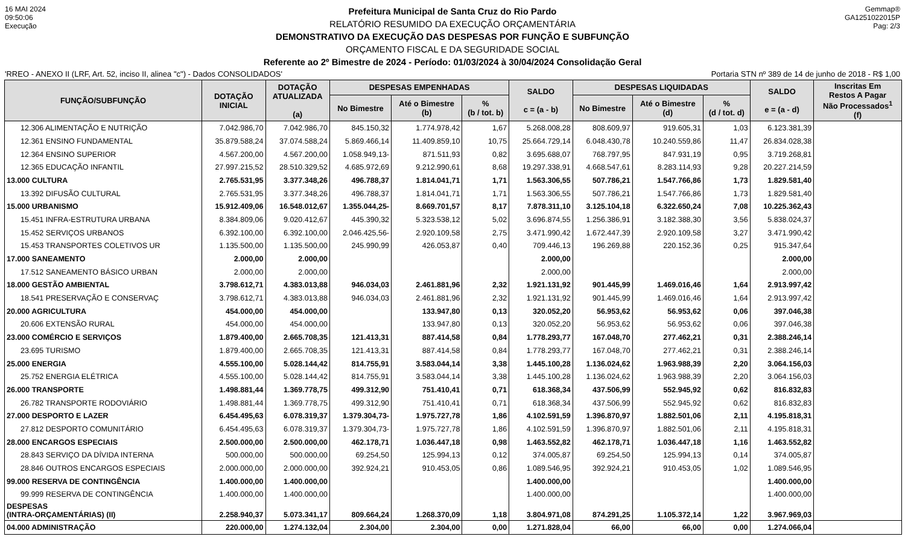16 MAI 2024
09:50:06
Execução
Prefeitura Municipal de Santa Cruz do Rio Pardo
RELATÓRIO RESUMIDO DA EXECUÇÃO ORÇAMENTÁRIA
DEMONSTRATIVO DA EXECUÇÃO DAS DESPESAS POR FUNÇÃO E SUBFUNÇÃO
ORÇAMENTO FISCAL E DA SEGURIDADE SOCIAL
Referente ao 2º Bimestre de 2024 - Período: 01/03/2024 à 30/04/2024 Consolidação Geral
Gemmap®
GA1251022015P
Pag: 2/3
'RREO - ANEXO II (LRF, Art. 52, inciso II, alinea "c") - Dados CONSOLIDADOS' Portaria STN nº 389 de 14 de junho de 2018 - R$ 1,00
| FUNÇÃO/SUBFUNÇÃO | DOTAÇÃO INICIAL | DOTAÇÃO ATUALIZADA (a) | DESPESAS EMPENHADAS | | | SALDO c = (a - b) | DESPESAS LIQUIDADAS | | | SALDO e = (a - d) | Inscritas Em Restos A Pagar Não Processados<sup>1</sup> (f) |
| --- | --- | --- | --- | --- | --- | --- | --- | --- | --- | --- | --- |
| | | | No Bimestre | Até o Bimestre (b) | % (b / tot. b) | | No Bimestre | Até o Bimestre (d) | % (d / tot. d) | | |
| 12.306 ALIMENTAÇÃO E NUTRIÇÃO | 7.042.986,70 | 7.042.986,70 | 845.150,32 | 1.774.978,42 | 1,67 | 5.268.008,28 | 808.609,97 | 919.605,31 | 1,03 | 6.123.381,39 | |
| 12.361 ENSINO FUNDAMENTAL | 35.879.588,24 | 37.074.588,24 | 5.869.466,14 | 11.409.859,10 | 10,75 | 25.664.729,14 | 6.048.430,78 | 10.240.559,86 | 11,47 | 26.834.028,38 | |
| 12.364 ENSINO SUPERIOR | 4.567.200,00 | 4.567.200,00 | 1.058.949,13- | 871.511,93 | 0,82 | 3.695.688,07 | 768.797,95 | 847.931,19 | 0,95 | 3.719.268,81 | |
| 12.365 EDUCAÇÃO INFANTIL | 27.997.215,52 | 28.510.329,52 | 4.685.972,69 | 9.212.990,61 | 8,68 | 19.297.338,91 | 4.668.547,61 | 8.283.114,93 | 9,28 | 20.227.214,59 | |
| 13.000 CULTURA | 2.765.531,95 | 3.377.348,26 | 496.788,37 | 1.814.041,71 | 1,71 | 1.563.306,55 | 507.786,21 | 1.547.766,86 | 1,73 | 1.829.581,40 | |
| 13.392 DIFUSÃO CULTURAL | 2.765.531,95 | 3.377.348,26 | 496.788,37 | 1.814.041,71 | 1,71 | 1.563.306,55 | 507.786,21 | 1.547.766,86 | 1,73 | 1.829.581,40 | |
| 15.000 URBANISMO | 15.912.409,06 | 16.548.012,67 | 1.355.044,25- | 8.669.701,57 | 8,17 | 7.878.311,10 | 3.125.104,18 | 6.322.650,24 | 7,08 | 10.225.362,43 | |
| 15.451 INFRA-ESTRUTURA URBANA | 8.384.809,06 | 9.020.412,67 | 445.390,32 | 5.323.538,12 | 5,02 | 3.696.874,55 | 1.256.386,91 | 3.182.388,30 | 3,56 | 5.838.024,37 | |
| 15.452 SERVIÇOS URBANOS | 6.392.100,00 | 6.392.100,00 | 2.046.425,56- | 2.920.109,58 | 2,75 | 3.471.990,42 | 1.672.447,39 | 2.920.109,58 | 3,27 | 3.471.990,42 | |
| 15.453 TRANSPORTES COLETIVOS UR | 1.135.500,00 | 1.135.500,00 | 245.990,99 | 426.053,87 | 0,40 | 709.446,13 | 196.269,88 | 220.152,36 | 0,25 | 915.347,64 | |
| 17.000 SANEAMENTO | 2.000,00 | 2.000,00 | | | | 2.000,00 | | | | 2.000,00 | |
| 17.512 SANEAMENTO BÁSICO URBAN | 2.000,00 | 2.000,00 | | | | 2.000,00 | | | | 2.000,00 | |
| 18.000 GESTÃO AMBIENTAL | 3.798.612,71 | 4.383.013,88 | 946.034,03 | 2.461.881,96 | 2,32 | 1.921.131,92 | 901.445,99 | 1.469.016,46 | 1,64 | 2.913.997,42 | |
| 18.541 PRESERVAÇÃO E CONSERVAÇ | 3.798.612,71 | 4.383.013,88 | 946.034,03 | 2.461.881,96 | 2,32 | 1.921.131,92 | 901.445,99 | 1.469.016,46 | 1,64 | 2.913.997,42 | |
| 20.000 AGRICULTURA | 454.000,00 | 454.000,00 | | 133.947,80 | 0,13 | 320.052,20 | 56.953,62 | 56.953,62 | 0,06 | 397.046,38 | |
| 20.606 EXTENSÃO RURAL | 454.000,00 | 454.000,00 | | 133.947,80 | 0,13 | 320.052,20 | 56.953,62 | 56.953,62 | 0,06 | 397.046,38 | |
| 23.000 COMÉRCIO E SERVIÇOS | 1.879.400,00 | 2.665.708,35 | 121.413,31 | 887.414,58 | 0,84 | 1.778.293,77 | 167.048,70 | 277.462,21 | 0,31 | 2.388.246,14 | |
| 23.695 TURISMO | 1.879.400,00 | 2.665.708,35 | 121.413,31 | 887.414,58 | 0,84 | 1.778.293,77 | 167.048,70 | 277.462,21 | 0,31 | 2.388.246,14 | |
| 25.000 ENERGIA | 4.555.100,00 | 5.028.144,42 | 814.755,91 | 3.583.044,14 | 3,38 | 1.445.100,28 | 1.136.024,62 | 1.963.988,39 | 2,20 | 3.064.156,03 | |
| 25.752 ENERGIA ELÉTRICA | 4.555.100,00 | 5.028.144,42 | 814.755,91 | 3.583.044,14 | 3,38 | 1.445.100,28 | 1.136.024,62 | 1.963.988,39 | 2,20 | 3.064.156,03 | |
| 26.000 TRANSPORTE | 1.498.881,44 | 1.369.778,75 | 499.312,90 | 751.410,41 | 0,71 | 618.368,34 | 437.506,99 | 552.945,92 | 0,62 | 816.832,83 | |
| 26.782 TRANSPORTE RODOVIÁRIO | 1.498.881,44 | 1.369.778,75 | 499.312,90 | 751.410,41 | 0,71 | 618.368,34 | 437.506,99 | 552.945,92 | 0,62 | 816.832,83 | |
| 27.000 DESPORTO E LAZER | 6.454.495,63 | 6.078.319,37 | 1.379.304,73- | 1.975.727,78 | 1,86 | 4.102.591,59 | 1.396.870,97 | 1.882.501,06 | 2,11 | 4.195.818,31 | |
| 27.812 DESPORTO COMUNITÁRIO | 6.454.495,63 | 6.078.319,37 | 1.379.304,73- | 1.975.727,78 | 1,86 | 4.102.591,59 | 1.396.870,97 | 1.882.501,06 | 2,11 | 4.195.818,31 | |
| 28.000 ENCARGOS ESPECIAIS | 2.500.000,00 | 2.500.000,00 | 462.178,71 | 1.036.447,18 | 0,98 | 1.463.552,82 | 462.178,71 | 1.036.447,18 | 1,16 | 1.463.552,82 | |
| 28.843 SERVIÇO DA DÍVIDA INTERNA | 500.000,00 | 500.000,00 | 69.254,50 | 125.994,13 | 0,12 | 374.005,87 | 69.254,50 | 125.994,13 | 0,14 | 374.005,87 | |
| 28.846 OUTROS ENCARGOS ESPECIAIS | 2.000.000,00 | 2.000.000,00 | 392.924,21 | 910.453,05 | 0,86 | 1.089.546,95 | 392.924,21 | 910.453,05 | 1,02 | 1.089.546,95 | |
| 99.000 RESERVA DE CONTINGÊNCIA | 1.400.000,00 | 1.400.000,00 | | | | 1.400.000,00 | | | | 1.400.000,00 | |
| 99.999 RESERVA DE CONTINGÊNCIA | 1.400.000,00 | 1.400.000,00 | | | | 1.400.000,00 | | | | 1.400.000,00 | |
| DESPESAS (INTRA-ORÇAMENTÁRIAS) (II) | 2.258.940,37 | 5.073.341,17 | 809.664,24 | 1.268.370,09 | 1,18 | 3.804.971,08 | 874.291,25 | 1.105.372,14 | 1,22 | 3.967.969,03 | |
| 04.000 ADMINISTRAÇÃO | 220.000,00 | 1.274.132,04 | 2.304,00 | 2.304,00 | 0,00 | 1.271.828,04 | 66,00 | 66,00 | 0,00 | 1.274.066,04 | |